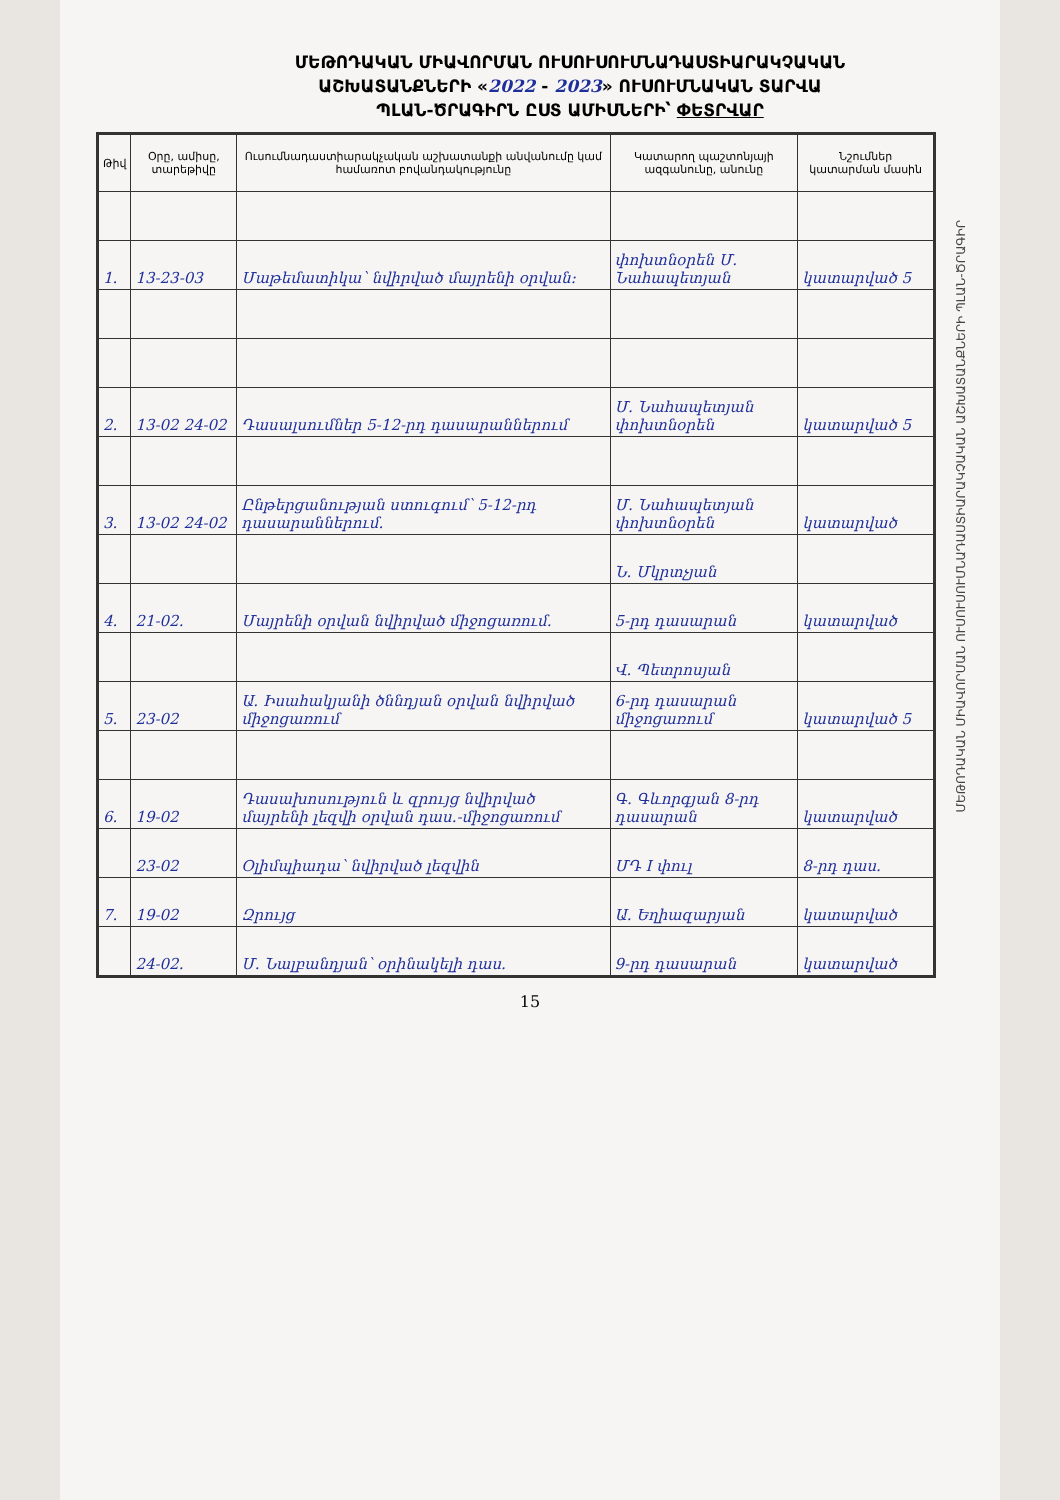ՄԵԹՈԴԱԿԱՆ ՄԻԱՎՈՐՄԱՆ ՈՒՍՈՒՍՈՒՄՆԱԴԱՍՏԻԱՐԱԿՉԱԿԱՆ
ԱՇԽԱՏԱՆՔՆԵՐԻ «2022 - 2023» ՈՒՍՈՒՄՆԱԿԱՆ ՏԱՐՎԱ
ՊԼԱՆ-ԾՐԱԳԻՐՆ ԸՍՏ ԱՄԻՍՆԵՐԻ՝ ՓԵՏՐՎԱՐ
| Թիվ | Օրը, ամիսը, տարեթիվը | Ուսումնադաստիարակչական աշխատանքի անվանումը կամ համառոտ բովանդակությունը | Կատարող պաշտոնյայի ազգանունը, անունը | Նշումներ կատարման մասին |
| --- | --- | --- | --- | --- |
| 1. | 13-23-03 | Մաթեմատիկա՝ նվիրված մայրենի օրվան: | փոխտնօրեն Մ. Նահապետյան | կատարված 5 |
| 2. | 13-02 24-02 | Դասալսումներ 5-12-րդ դասարաններում | Մ. Նահապետյան փոխտնօրեն | կատարված 5 |
| 3. | 13-02 24-02 | Ընթերցանության ստուգում՝ 5-12-րդ դասարաններում. | Մ. Նահապետյան փոխտնօրեն | կատարված |
| | | | Ն. Մկրտչյան | |
| 4. | 21-02. | Մայրենի օրվան նվիրված միջոցառում. | 5-րդ դասարան | կատարված |
| | | | Վ. Պետրոսյան | |
| 5. | 23-02 | Ա. Իսահակյանի ծննդյան օրվան նվիրված միջոցառում | 6-րդ դասարան միջոցառում | կատարված 5 |
| 6. | 19-02 | Դասախոսություն և զրույց նվիրված մայրենի լեզվի օրվան դաս.-միջոցառում | Գ. Գևորգյան 8-րդ դասարան | կատարված |
| | 23-02 | Օլիմպիադա՝ նվիրված լեզվին | ՄԴ I փուլ | 8-րդ դաս. |
| 7. | 19-02 | Զրույց | Ա. Եղիազարյան | կատարված |
| | 24-02. | Մ. Նալբանդյան՝ օրինակելի դաս. | 9-րդ դասարան | կատարված |
15
ՄԵԹՈԴԱԿԱՆ ՄԻԱՎՈՐՄԱՆ ՈՒՍՈՒՍՈՒՄՆԱԴԱՍՏԻԱՐԱԿՉԱԿԱՆ ԱՇԽԱՏԱՆՔՆԵՐԻ ՊԼԱՆ-ԾՐԱԳԻՐ